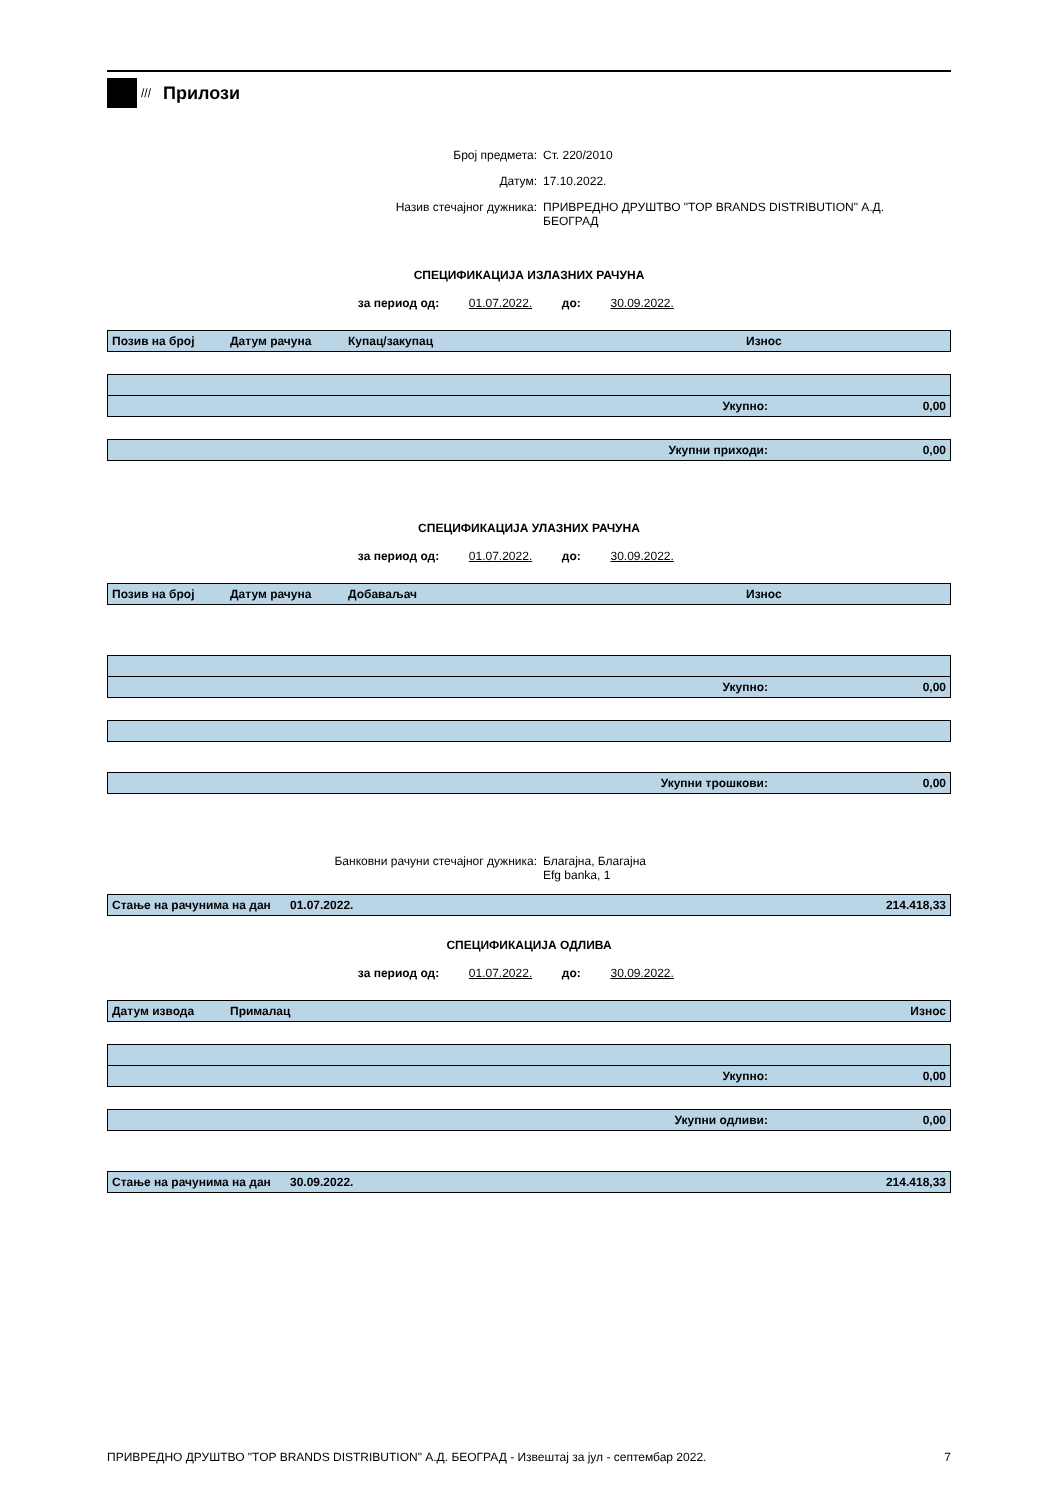///
Прилози
Број предмета: Ст. 220/2010
Датум: 17.10.2022.
Назив стечајног дужника: ПРИВРЕДНО ДРУШТВО "TOP BRANDS DISTRIBUTION" А.Д. БЕОГРАД
СПЕЦИФИКАЦИЈА ИЗЛАЗНИХ РАЧУНА
за период од: 01.07.2022. до: 30.09.2022.
| Позив на број | Датум рачуна | Купац/закупац | Износ |
| --- | --- | --- | --- |
| Укупно: | 0,00 |
| Укупни приходи: | 0,00 |
СПЕЦИФИКАЦИЈА УЛАЗНИХ РАЧУНА
за период од: 01.07.2022. до: 30.09.2022.
| Позив на број | Датум рачуна | Добаваљач | Износ |
| --- | --- | --- | --- |
| Укупно: | 0,00 |
| Укупни трошкови: | 0,00 |
Банковни рачуни стечајног дужника: Благајна, Благајна
Efg banka, 1
| Стање на рачунима на дан | 01.07.2022. | 214.418,33 |
СПЕЦИФИКАЦИЈА ОДЛИВА
за период од: 01.07.2022. до: 30.09.2022.
| Датум извода | Прималац | Износ |
| --- | --- | --- |
| Укупно: | 0,00 |
| Укупни одливи: | 0,00 |
| Стање на рачунима на дан | 30.09.2022. | 214.418,33 |
ПРИВРЕДНО ДРУШТВО "TOP BRANDS DISTRIBUTION" А.Д. БЕОГРАД - Извештај за јул - септембар 2022. 7